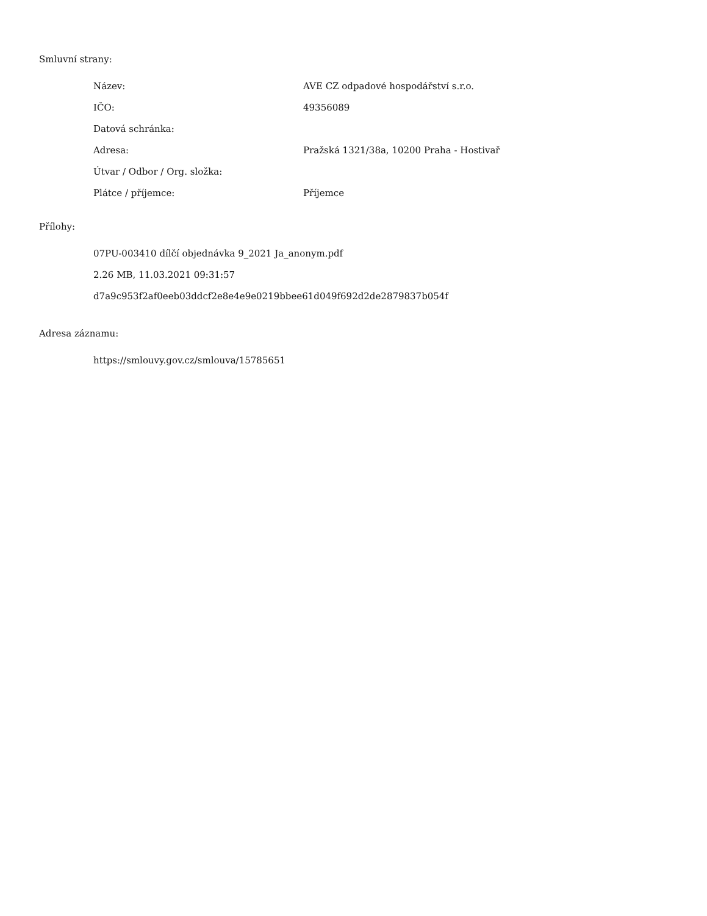Smluvní strany:
| Název: | AVE CZ odpadové hospodářství s.r.o. |
| IČO: | 49356089 |
| Datová schránka: | |
| Adresa: | Pražská 1321/38a, 10200 Praha - Hostivař |
| Útvar / Odbor / Org. složka: | |
| Plátce / příjemce: | Příjemce |
Přílohy:
07PU-003410 dílčí objednávka 9_2021 Ja_anonym.pdf
2.26 MB, 11.03.2021 09:31:57
d7a9c953f2af0eeb03ddcf2e8e4e9e0219bbee61d049f692d2de2879837b054f
Adresa záznamu:
https://smlouvy.gov.cz/smlouva/15785651